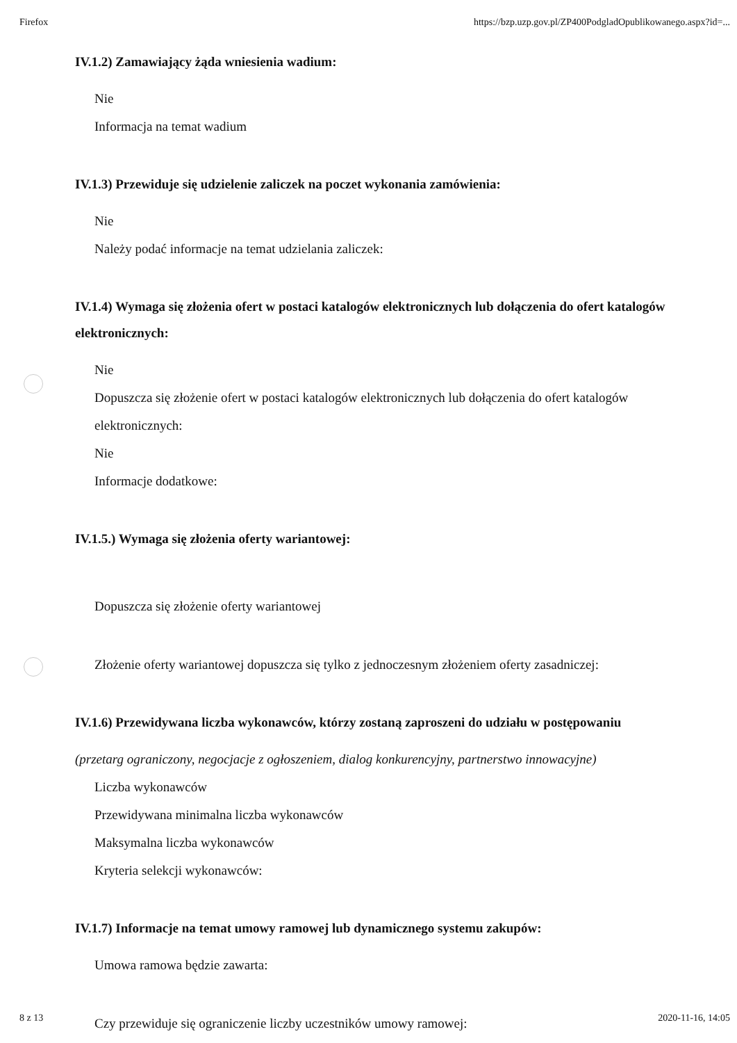Firefox https://bzp.uzp.gov.pl/ZP400PodgladOpublikowanego.aspx?id=...
IV.1.2) Zamawiający żąda wniesienia wadium:
Nie
Informacja na temat wadium
IV.1.3) Przewiduje się udzielenie zaliczek na poczet wykonania zamówienia:
Nie
Należy podać informacje na temat udzielania zaliczek:
IV.1.4) Wymaga się złożenia ofert w postaci katalogów elektronicznych lub dołączenia do ofert katalogów elektronicznych:
Nie
Dopuszcza się złożenie ofert w postaci katalogów elektronicznych lub dołączenia do ofert katalogów elektronicznych:
Nie
Informacje dodatkowe:
IV.1.5.) Wymaga się złożenia oferty wariantowej:
Dopuszcza się złożenie oferty wariantowej
Złożenie oferty wariantowej dopuszcza się tylko z jednoczesnym złożeniem oferty zasadniczej:
IV.1.6) Przewidywana liczba wykonawców, którzy zostaną zaproszeni do udziału w postępowaniu
(przetarg ograniczony, negocjacje z ogłoszeniem, dialog konkurencyjny, partnerstwo innowacyjne)
Liczba wykonawców
Przewidywana minimalna liczba wykonawców
Maksymalna liczba wykonawców
Kryteria selekcji wykonawców:
IV.1.7) Informacje na temat umowy ramowej lub dynamicznego systemu zakupów:
Umowa ramowa będzie zawarta:
Czy przewiduje się ograniczenie liczby uczestników umowy ramowej:
8 z 13 2020-11-16, 14:05